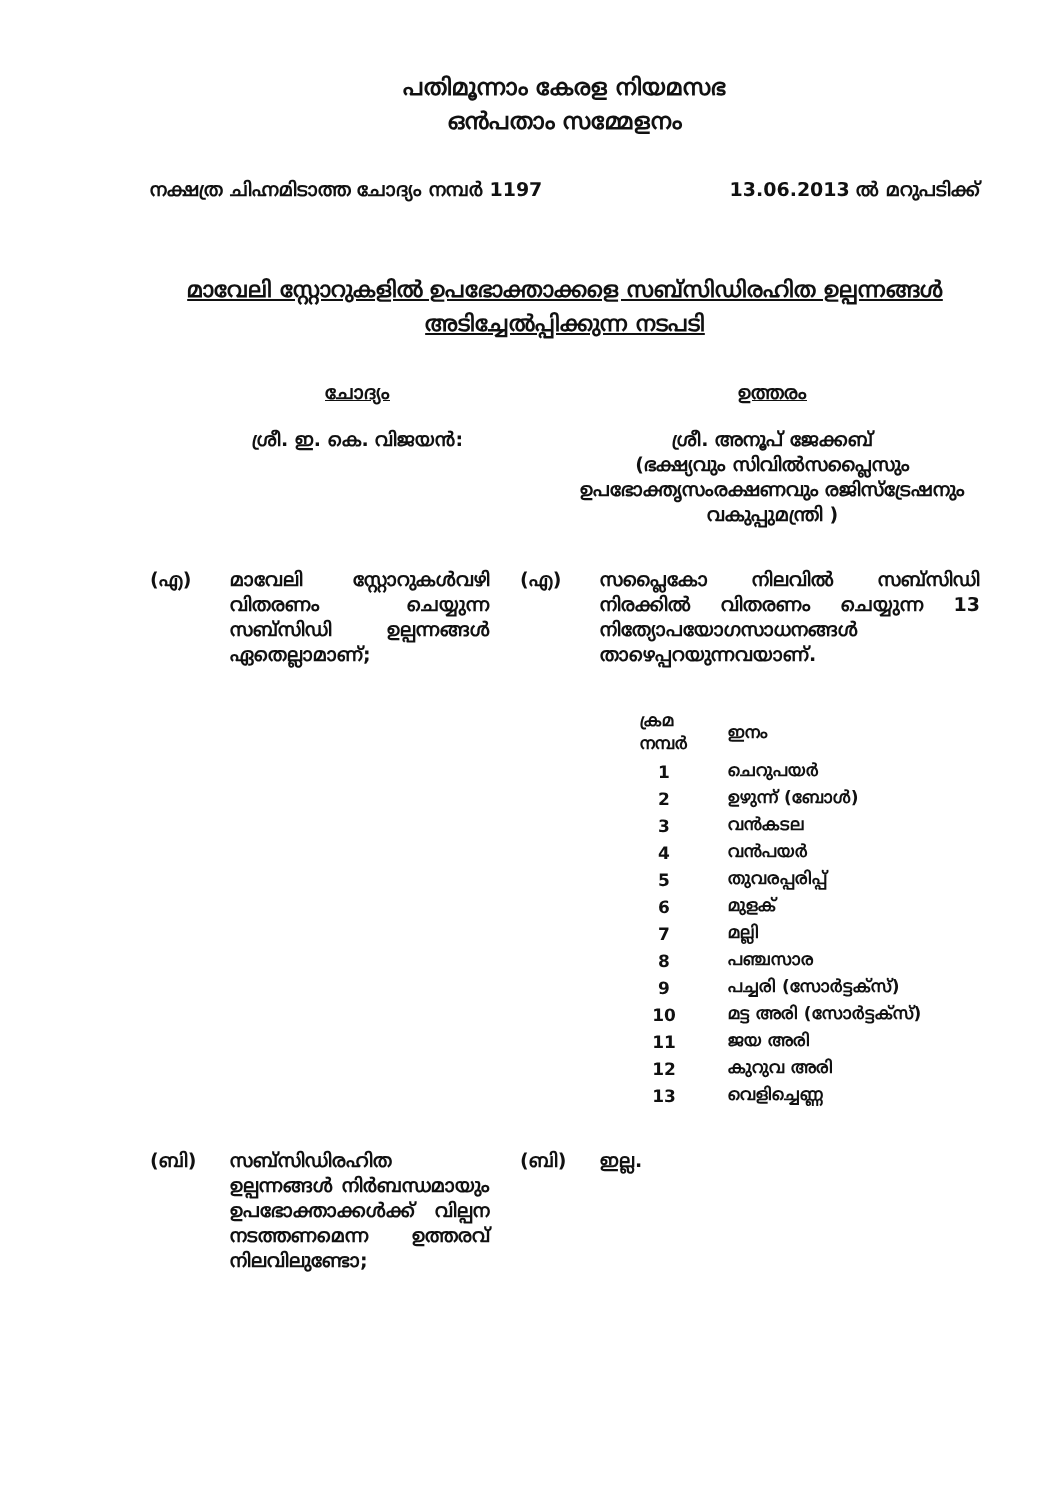പതിമൂന്നാം കേരള നിയമസഭ
ഒൻപതാം സമ്മേളനം
നക്ഷത്ര ചിഹ്നമിടാത്ത ചോദ്യം നമ്പർ 1197 13.06.2013 ൽ മറുപടിക്ക്
മാവേലി സ്റ്റോറുകളിൽ ഉപഭോക്താക്കളെ സബ്സിഡിരഹിത ഉല്പന്നങ്ങൾ
അടിച്ചേൽപ്പിക്കുന്ന നടപടി
ചോദ്യം
ശ്രീ. ഇ. കെ. വിജയൻ:
ഉത്തരം
ശ്രീ. അനൂപ് ജേക്കബ്
(ഭക്ഷ്യവും സിവിൽസപ്ലൈസും ഉപഭോക്തൃസംരക്ഷണവും രജിസ്ട്രേഷനും വകുപ്പുമന്ത്രി )
(എ) മാവേലി സ്റ്റോറുകൾവഴി വിതരണം ചെയ്യുന്ന സബ്സിഡി ഉല്പന്നങ്ങൾ ഏതെല്ലാമാണ്;
(എ) സപ്ലൈകോ നിലവിൽ സബ്സിഡി നിരക്കിൽ വിതരണം ചെയ്യുന്ന 13 നിത്യോപയോഗസാധനങ്ങൾ താഴെപ്പറയുന്നവയാണ്.
| ക്രമ നമ്പർ | ഇനം |
| --- | --- |
| 1 | ചെറുപയർ |
| 2 | ഉഴുന്ന് (ബോൾ) |
| 3 | വൻകടല |
| 4 | വൻപയർ |
| 5 | തുവരപ്പരിപ്പ് |
| 6 | മുളക് |
| 7 | മല്ലി |
| 8 | പഞ്ചസാര |
| 9 | പച്ചരി (സോർട്ടക്സ്) |
| 10 | മട്ട അരി (സോർട്ടക്സ്) |
| 11 | ജയ അരി |
| 12 | കുറുവ അരി |
| 13 | വെളിച്ചെണ്ണ |
(ബി) സബ്സിഡിരഹിത ഉല്പന്നങ്ങൾ നിർബന്ധമായും ഉപഭോക്താക്കൾക്ക് വില്പന നടത്തണമെന്ന ഉത്തരവ് നിലവിലുണ്ടോ;
(ബി) ഇല്ല.